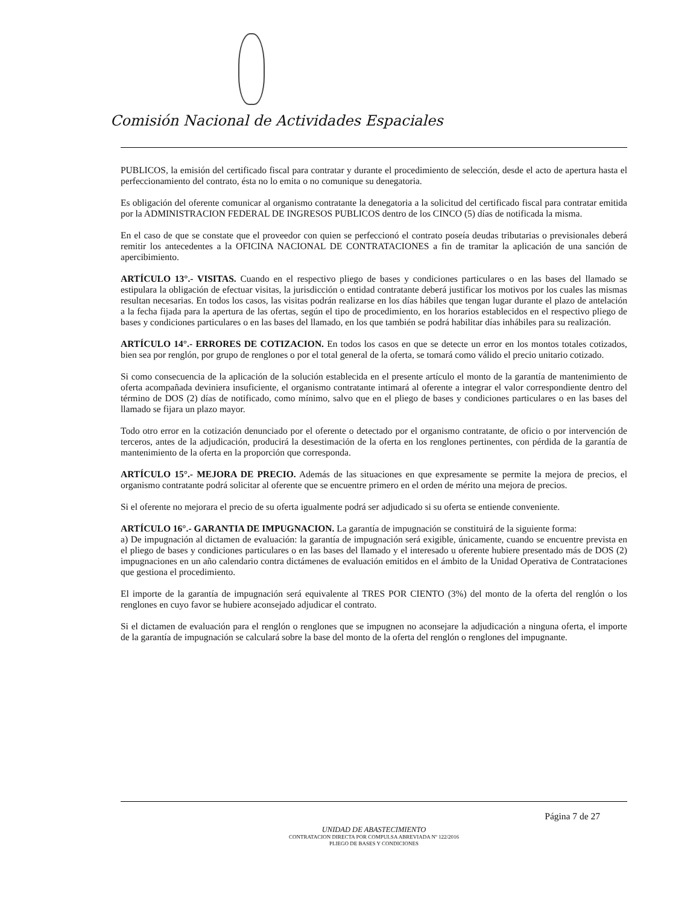Comisión Nacional de Actividades Espaciales
PUBLICOS, la emisión del certificado fiscal para contratar y durante el procedimiento de selección, desde el acto de apertura hasta el perfeccionamiento del contrato, ésta no lo emita o no comunique su denegatoria.
Es obligación del oferente comunicar al organismo contratante la denegatoria a la solicitud del certificado fiscal para contratar emitida por la ADMINISTRACION FEDERAL DE INGRESOS PUBLICOS dentro de los CINCO (5) días de notificada la misma.
En el caso de que se constate que el proveedor con quien se perfeccionó el contrato poseía deudas tributarias o previsionales deberá remitir los antecedentes a la OFICINA NACIONAL DE CONTRATACIONES a fin de tramitar la aplicación de una sanción de apercibimiento.
ARTÍCULO 13°.- VISITAS. Cuando en el respectivo pliego de bases y condiciones particulares o en las bases del llamado se estipulara la obligación de efectuar visitas, la jurisdicción o entidad contratante deberá justificar los motivos por los cuales las mismas resultan necesarias. En todos los casos, las visitas podrán realizarse en los días hábiles que tengan lugar durante el plazo de antelación a la fecha fijada para la apertura de las ofertas, según el tipo de procedimiento, en los horarios establecidos en el respectivo pliego de bases y condiciones particulares o en las bases del llamado, en los que también se podrá habilitar días inhábiles para su realización.
ARTÍCULO 14°.- ERRORES DE COTIZACION. En todos los casos en que se detecte un error en los montos totales cotizados, bien sea por renglón, por grupo de renglones o por el total general de la oferta, se tomará como válido el precio unitario cotizado.
Si como consecuencia de la aplicación de la solución establecida en el presente artículo el monto de la garantía de mantenimiento de oferta acompañada deviniera insuficiente, el organismo contratante intimará al oferente a integrar el valor correspondiente dentro del término de DOS (2) días de notificado, como mínimo, salvo que en el pliego de bases y condiciones particulares o en las bases del llamado se fijara un plazo mayor.
Todo otro error en la cotización denunciado por el oferente o detectado por el organismo contratante, de oficio o por intervención de terceros, antes de la adjudicación, producirá la desestimación de la oferta en los renglones pertinentes, con pérdida de la garantía de mantenimiento de la oferta en la proporción que corresponda.
ARTÍCULO 15°.- MEJORA DE PRECIO. Además de las situaciones en que expresamente se permite la mejora de precios, el organismo contratante podrá solicitar al oferente que se encuentre primero en el orden de mérito una mejora de precios.
Si el oferente no mejorara el precio de su oferta igualmente podrá ser adjudicado si su oferta se entiende conveniente.
ARTÍCULO 16°.- GARANTIA DE IMPUGNACION. La garantía de impugnación se constituirá de la siguiente forma:
a) De impugnación al dictamen de evaluación: la garantía de impugnación será exigible, únicamente, cuando se encuentre prevista en el pliego de bases y condiciones particulares o en las bases del llamado y el interesado u oferente hubiere presentado más de DOS (2) impugnaciones en un año calendario contra dictámenes de evaluación emitidos en el ámbito de la Unidad Operativa de Contrataciones que gestiona el procedimiento.
El importe de la garantía de impugnación será equivalente al TRES POR CIENTO (3%) del monto de la oferta del renglón o los renglones en cuyo favor se hubiere aconsejado adjudicar el contrato.
Si el dictamen de evaluación para el renglón o renglones que se impugnen no aconsejare la adjudicación a ninguna oferta, el importe de la garantía de impugnación se calculará sobre la base del monto de la oferta del renglón o renglones del impugnante.
Página 7 de 27
UNIDAD DE ABASTECIMIENTO
CONTRATACION DIRECTA POR COMPULSA ABREVIADA Nº 122/2016
PLIEGO DE BASES Y CONDICIONES